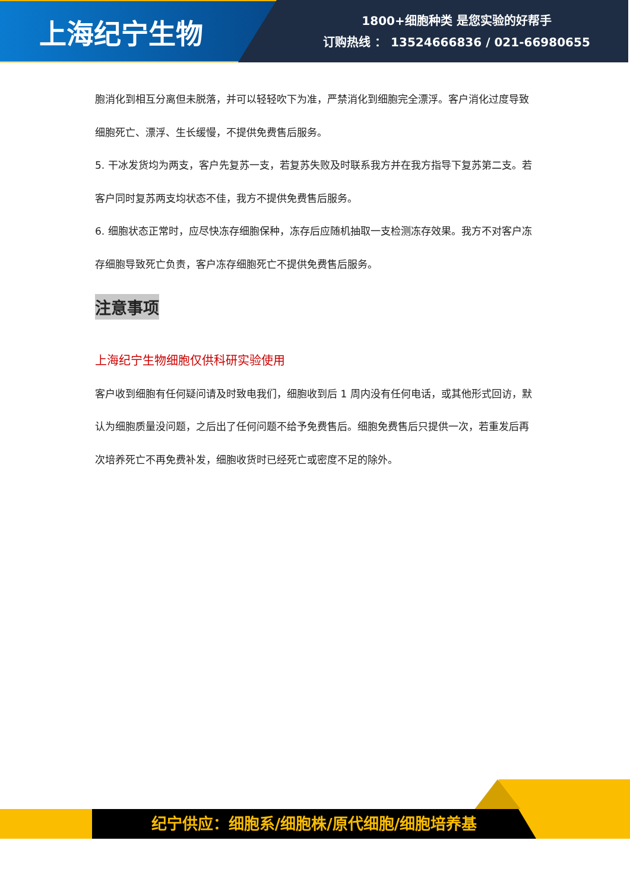上海纪宁生物
1800+细胞种类 是您实验的好帮手
订购热线 ： 13524666836 / 021-66980655
胞消化到相互分离但未脱落，并可以轻轻吹下为准，严禁消化到细胞完全漂浮。客户消化过度导致细胞死亡、漂浮、生长缓慢，不提供免费售后服务。
5. 干冰发货均为两支，客户先复苏一支，若复苏失败及时联系我方并在我方指导下复苏第二支。若客户同时复苏两支均状态不佳，我方不提供免费售后服务。
6. 细胞状态正常时，应尽快冻存细胞保种，冻存后应随机抽取一支检测冻存效果。我方不对客户冻存细胞导致死亡负责，客户冻存细胞死亡不提供免费售后服务。
注意事项
上海纪宁生物细胞仅供科研实验使用
客户收到细胞有任何疑问请及时致电我们，细胞收到后 1 周内没有任何电话，或其他形式回访，默认为细胞质量没问题，之后出了任何问题不给予免费售后。细胞免费售后只提供一次，若重发后再次培养死亡不再免费补发，细胞收货时已经死亡或密度不足的除外。
纪宁供应：细胞系/细胞株/原代细胞/细胞培养基